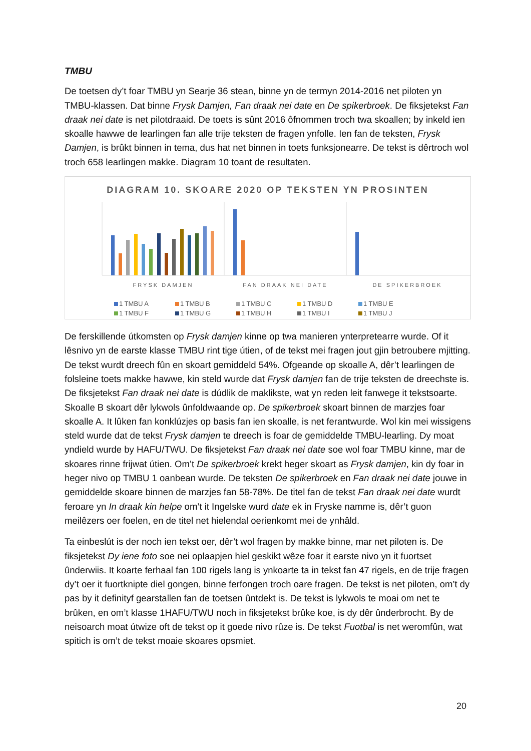TMBU
De toetsen dy’t foar TMBU yn Searje 36 stean, binne yn de termyn 2014-2016 net piloten yn TMBU-klassen. Dat binne Frysk Damjen, Fan draak nei date en De spikerbroek. De fiksjetekst Fan draak nei date is net pilotdraaid. De toets is sûnt 2016 ôfnommen troch twa skoallen; by inkeld ien skoalle hawwe de learlingen fan alle trije teksten de fragen ynfolle. Ien fan de teksten, Frysk Damjen, is brûkt binnen in tema, dus hat net binnen in toets funksjonearre. De tekst is dêrtroch wol troch 658 learlingen makke. Diagram 10 toant de resultaten.
DIAGRAM 10. SKOARE 2020 OP TEKSTEN YN PROSINTEN
FRYSK DAMJEN
FAN DRAAK NEI DATE
DE SPIKERBROEK
1 TMBU A
1 TMBU B
1 TMBU C
1 TMBU D
1 TMBU E
1 TMBU F
1 TMBU G
1 TMBU H
1 TMBU I
1 TMBU J
De ferskillende útkomsten op Frysk damjen kinne op twa manieren ynterpretearre wurde. Of it lêsnivo yn de earste klasse TMBU rint tige útien, of de tekst mei fragen jout gjin betroubere mjitting. De tekst wurdt dreech fûn en skoart gemiddeld 54%. Ofgeande op skoalle A, dêr’t learlingen de folsleine toets makke hawwe, kin steld wurde dat Frysk damjen fan de trije teksten de dreechste is. De fiksjetekst Fan draak nei date is dúdlik de maklikste, wat yn reden leit fanwege it tekstsoarte. Skoalle B skoart dêr lykwols ûnfoldwaande op. De spikerbroek skoart binnen de marzjes foar skoalle A. It lûken fan konklúzjes op basis fan ien skoalle, is net ferantwurde. Wol kin mei wissigens steld wurde dat de tekst Frysk damjen te dreech is foar de gemiddelde TMBU-learling. Dy moat yndield wurde by HAFU/TWU. De fiksjetekst Fan draak nei date soe wol foar TMBU kinne, mar de skoares rinne frijwat útien. Om’t De spikerbroek krekt heger skoart as Frysk damjen, kin dy foar in heger nivo op TMBU 1 oanbean wurde. De teksten De spikerbroek en Fan draak nei date jouwe in gemiddelde skoare binnen de marzjes fan 58-78%. De titel fan de tekst Fan draak nei date wurdt feroare yn In draak kin helpe om’t it Ingelske wurd date ek in Fryske namme is, dêr’t guon meilêzers oer foelen, en de titel net hielendal oerienkomt mei de ynhâld.
Ta einbeslút is der noch ien tekst oer, dêr’t wol fragen by makke binne, mar net piloten is. De fiksjetekst Dy iene foto soe nei oplaapjen hiel geskikt wêze foar it earste nivo yn it fuortset ûnderwiis. It koarte ferhaal fan 100 rigels lang is ynkoarte ta in tekst fan 47 rigels, en de trije fragen dy’t oer it fuortknipte diel gongen, binne ferfongen troch oare fragen. De tekst is net piloten, om’t dy pas by it definityf gearstallen fan de toetsen ûntdekt is. De tekst is lykwols te moai om net te brûken, en om’t klasse 1HAFU/TWU noch in fiksjetekst brûke koe, is dy dêr ûnderbrocht. By de neisoarch moat útwize oft de tekst op it goede nivo rûze is. De tekst Fuotbal is net weromfûn, wat spitich is om’t de tekst moaie skoares opsmiet.
20